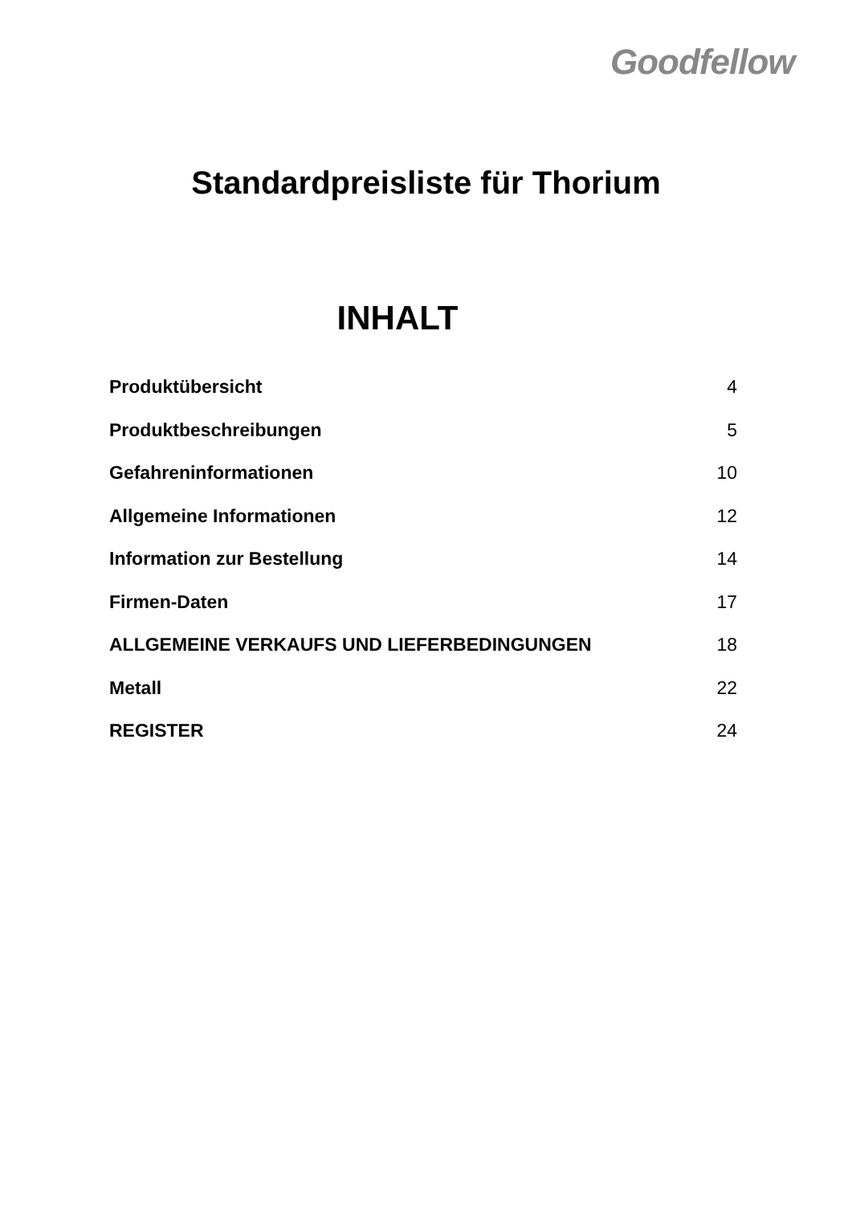Goodfellow
Standardpreisliste für Thorium
INHALT
| Produktübersicht | 4 |
| Produktbeschreibungen | 5 |
| Gefahreninformationen | 10 |
| Allgemeine Informationen | 12 |
| Information zur Bestellung | 14 |
| Firmen-Daten | 17 |
| ALLGEMEINE VERKAUFS UND LIEFERBEDINGUNGEN | 18 |
| Metall | 22 |
| REGISTER | 24 |